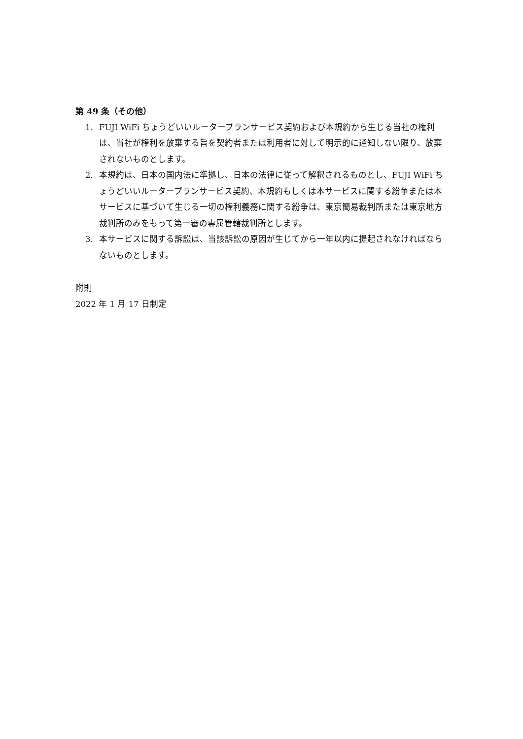第 49 条（その他）
1. FUJI WiFi ちょうどいいルータープランサービス契約および本規約から生じる当社の権利は、当社が権利を放棄する旨を契約者または利用者に対して明示的に通知しない限り、放棄されないものとします。
2. 本規約は、日本の国内法に準拠し、日本の法律に従って解釈されるものとし、FUJI WiFi ちょうどいいルータープランサービス契約、本規約もしくは本サービスに関する紛争または本サービスに基づいて生じる一切の権利義務に関する紛争は、東京簡易裁判所または東京地方裁判所のみをもって第一審の専属管轄裁判所とします。
3. 本サービスに関する訴訟は、当該訴訟の原因が生じてから一年以内に提起されなければならないものとします。
附則
2022 年 1 月 17 日制定